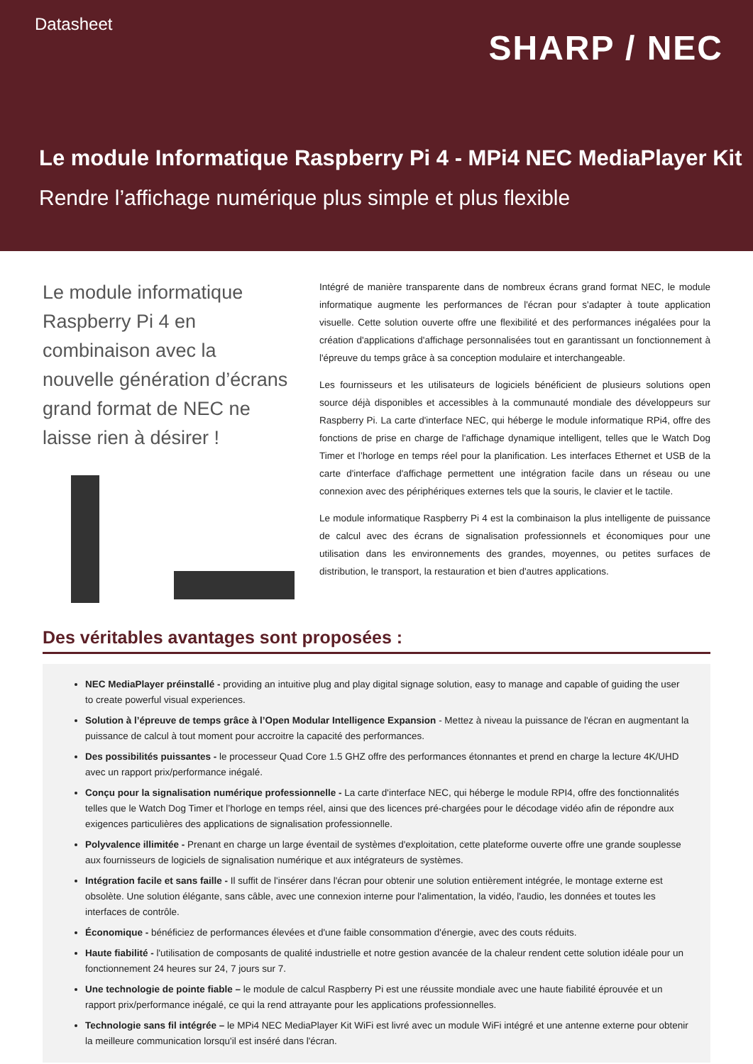Datasheet
SHARP / NEC
Le module Informatique Raspberry Pi 4 - MPi4 NEC MediaPlayer Kit
Rendre l’affichage numérique plus simple et plus flexible
Le module informatique Raspberry Pi 4 en combinaison avec la nouvelle génération d’écrans grand format de NEC ne laisse rien à désirer !
Intégré de manière transparente dans de nombreux écrans grand format NEC, le module informatique augmente les performances de l'écran pour s'adapter à toute application visuelle. Cette solution ouverte offre une flexibilité et des performances inégalées pour la création d'applications d'affichage personnalisées tout en garantissant un fonctionnement à l'épreuve du temps grâce à sa conception modulaire et interchangeable.
Les fournisseurs et les utilisateurs de logiciels bénéficient de plusieurs solutions open source déjà disponibles et accessibles à la communauté mondiale des développeurs sur Raspberry Pi. La carte d'interface NEC, qui héberge le module informatique RPi4, offre des fonctions de prise en charge de l'affichage dynamique intelligent, telles que le Watch Dog Timer et l’horloge en temps réel pour la planification. Les interfaces Ethernet et USB de la carte d'interface d'affichage permettent une intégration facile dans un réseau ou une connexion avec des périphériques externes tels que la souris, le clavier et le tactile.
Le module informatique Raspberry Pi 4 est la combinaison la plus intelligente de puissance de calcul avec des écrans de signalisation professionnels et économiques pour une utilisation dans les environnements des grandes, moyennes, ou petites surfaces de distribution, le transport, la restauration et bien d'autres applications.
Des véritables avantages sont proposées :
NEC MediaPlayer préinstallé - providing an intuitive plug and play digital signage solution, easy to manage and capable of guiding the user to create powerful visual experiences.
Solution à l’épreuve de temps grâce à l’Open Modular Intelligence Expansion - Mettez à niveau la puissance de l'écran en augmentant la puissance de calcul à tout moment pour accroitre la capacité des performances.
Des possibilités puissantes - le processeur Quad Core 1.5 GHZ offre des performances étonnantes et prend en charge la lecture 4K/UHD avec un rapport prix/performance inégalé.
Conçu pour la signalisation numérique professionnelle - La carte d'interface NEC, qui héberge le module RPI4, offre des fonctionnalités telles que le Watch Dog Timer et l’horloge en temps réel, ainsi que des licences pré-chargées pour le décodage vidéo afin de répondre aux exigences particulières des applications de signalisation professionnelle.
Polyvalence illimitée - Prenant en charge un large éventail de systèmes d'exploitation, cette plateforme ouverte offre une grande souplesse aux fournisseurs de logiciels de signalisation numérique et aux intégrateurs de systèmes.
Intégration facile et sans faille - Il suffit de l'insérer dans l'écran pour obtenir une solution entièrement intégrée, le montage externe est obsolète. Une solution élégante, sans câble, avec une connexion interne pour l'alimentation, la vidéo, l'audio, les données et toutes les interfaces de contrôle.
Économique - bénéficiez de performances élevées et d'une faible consommation d'énergie, avec des couts réduits.
Haute fiabilité - l'utilisation de composants de qualité industrielle et notre gestion avancée de la chaleur rendent cette solution idéale pour un fonctionnement 24 heures sur 24, 7 jours sur 7.
Une technologie de pointe fiable – le module de calcul Raspberry Pi est une réussite mondiale avec une haute fiabilité éprouvée et un rapport prix/performance inégalé, ce qui la rend attrayante pour les applications professionnelles.
Technologie sans fil intégrée – le MPi4 NEC MediaPlayer Kit WiFi est livré avec un module WiFi intégré et une antenne externe pour obtenir la meilleure communication lorsqu'il est inséré dans l'écran.